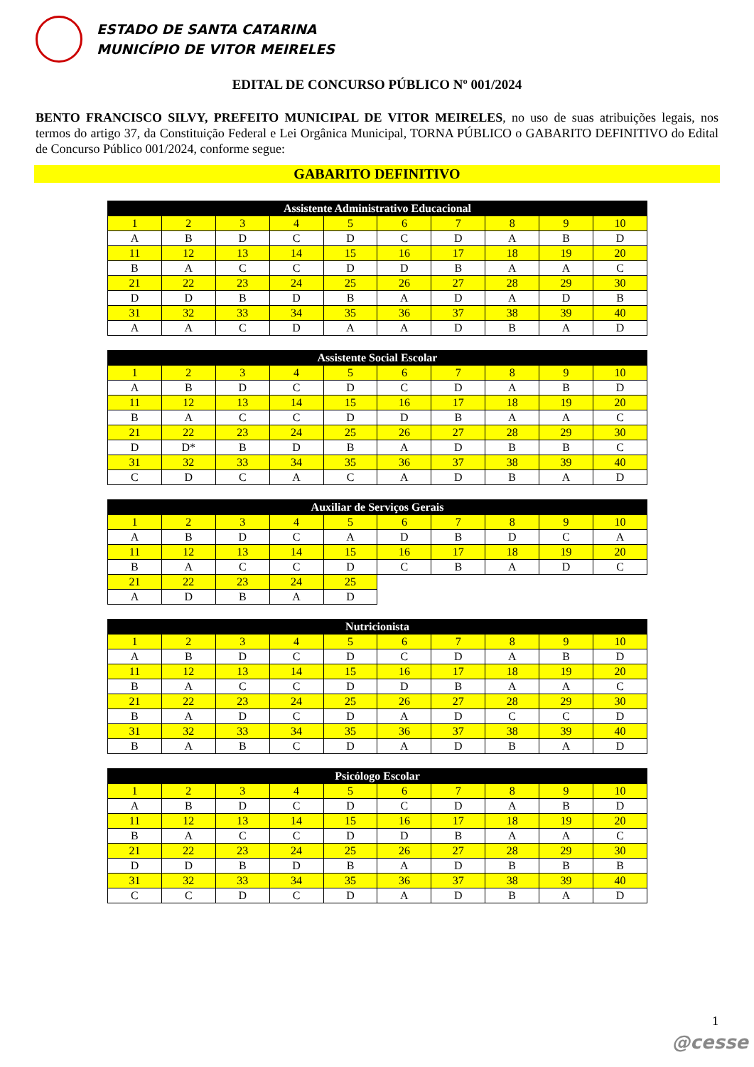ESTADO DE SANTA CATARINA
MUNICÍPIO DE VITOR MEIRELES
EDITAL DE CONCURSO PÚBLICO Nº 001/2024
BENTO FRANCISCO SILVY, PREFEITO MUNICIPAL DE VITOR MEIRELES, no uso de suas atribuições legais, nos termos do artigo 37, da Constituição Federal e Lei Orgânica Municipal, TORNA PÚBLICO o GABARITO DEFINITIVO do Edital de Concurso Público 001/2024, conforme segue:
GABARITO DEFINITIVO
| Assistente Administrativo Educacional | | | | | | | | | |
| --- | --- | --- | --- | --- | --- | --- | --- | --- | --- |
| 1 | 2 | 3 | 4 | 5 | 6 | 7 | 8 | 9 | 10 |
| A | B | D | C | D | C | D | A | B | D |
| 11 | 12 | 13 | 14 | 15 | 16 | 17 | 18 | 19 | 20 |
| B | A | C | C | D | D | B | A | A | C |
| 21 | 22 | 23 | 24 | 25 | 26 | 27 | 28 | 29 | 30 |
| D | D | B | D | B | A | D | A | D | B |
| 31 | 32 | 33 | 34 | 35 | 36 | 37 | 38 | 39 | 40 |
| A | A | C | D | A | A | D | B | A | D |
| Assistente Social Escolar | | | | | | | | | |
| --- | --- | --- | --- | --- | --- | --- | --- | --- | --- |
| 1 | 2 | 3 | 4 | 5 | 6 | 7 | 8 | 9 | 10 |
| A | B | D | C | D | C | D | A | B | D |
| 11 | 12 | 13 | 14 | 15 | 16 | 17 | 18 | 19 | 20 |
| B | A | C | C | D | D | B | A | A | C |
| 21 | 22 | 23 | 24 | 25 | 26 | 27 | 28 | 29 | 30 |
| D | D* | B | D | B | A | D | B | B | C |
| 31 | 32 | 33 | 34 | 35 | 36 | 37 | 38 | 39 | 40 |
| C | D | C | A | C | A | D | B | A | D |
| Auxiliar de Serviços Gerais | | | | | | | | | |
| --- | --- | --- | --- | --- | --- | --- | --- | --- | --- |
| 1 | 2 | 3 | 4 | 5 | 6 | 7 | 8 | 9 | 10 |
| A | B | D | C | A | D | B | D | C | A |
| 11 | 12 | 13 | 14 | 15 | 16 | 17 | 18 | 19 | 20 |
| B | A | C | C | D | C | B | A | D | C |
| 21 | 22 | 23 | 24 | 25 | | | | | |
| A | D | B | A | D | | | | | |
| Nutricionista | | | | | | | | | |
| --- | --- | --- | --- | --- | --- | --- | --- | --- | --- |
| 1 | 2 | 3 | 4 | 5 | 6 | 7 | 8 | 9 | 10 |
| A | B | D | C | D | C | D | A | B | D |
| 11 | 12 | 13 | 14 | 15 | 16 | 17 | 18 | 19 | 20 |
| B | A | C | C | D | D | B | A | A | C |
| 21 | 22 | 23 | 24 | 25 | 26 | 27 | 28 | 29 | 30 |
| B | A | D | C | D | A | D | C | C | D |
| 31 | 32 | 33 | 34 | 35 | 36 | 37 | 38 | 39 | 40 |
| B | A | B | C | D | A | D | B | A | D |
| Psicólogo Escolar | | | | | | | | | |
| --- | --- | --- | --- | --- | --- | --- | --- | --- | --- |
| 1 | 2 | 3 | 4 | 5 | 6 | 7 | 8 | 9 | 10 |
| A | B | D | C | D | C | D | A | B | D |
| 11 | 12 | 13 | 14 | 15 | 16 | 17 | 18 | 19 | 20 |
| B | A | C | C | D | D | B | A | A | C |
| 21 | 22 | 23 | 24 | 25 | 26 | 27 | 28 | 29 | 30 |
| D | D | B | D | B | A | D | B | B | B |
| 31 | 32 | 33 | 34 | 35 | 36 | 37 | 38 | 39 | 40 |
| C | C | D | C | D | A | D | B | A | D |
1
@cesse